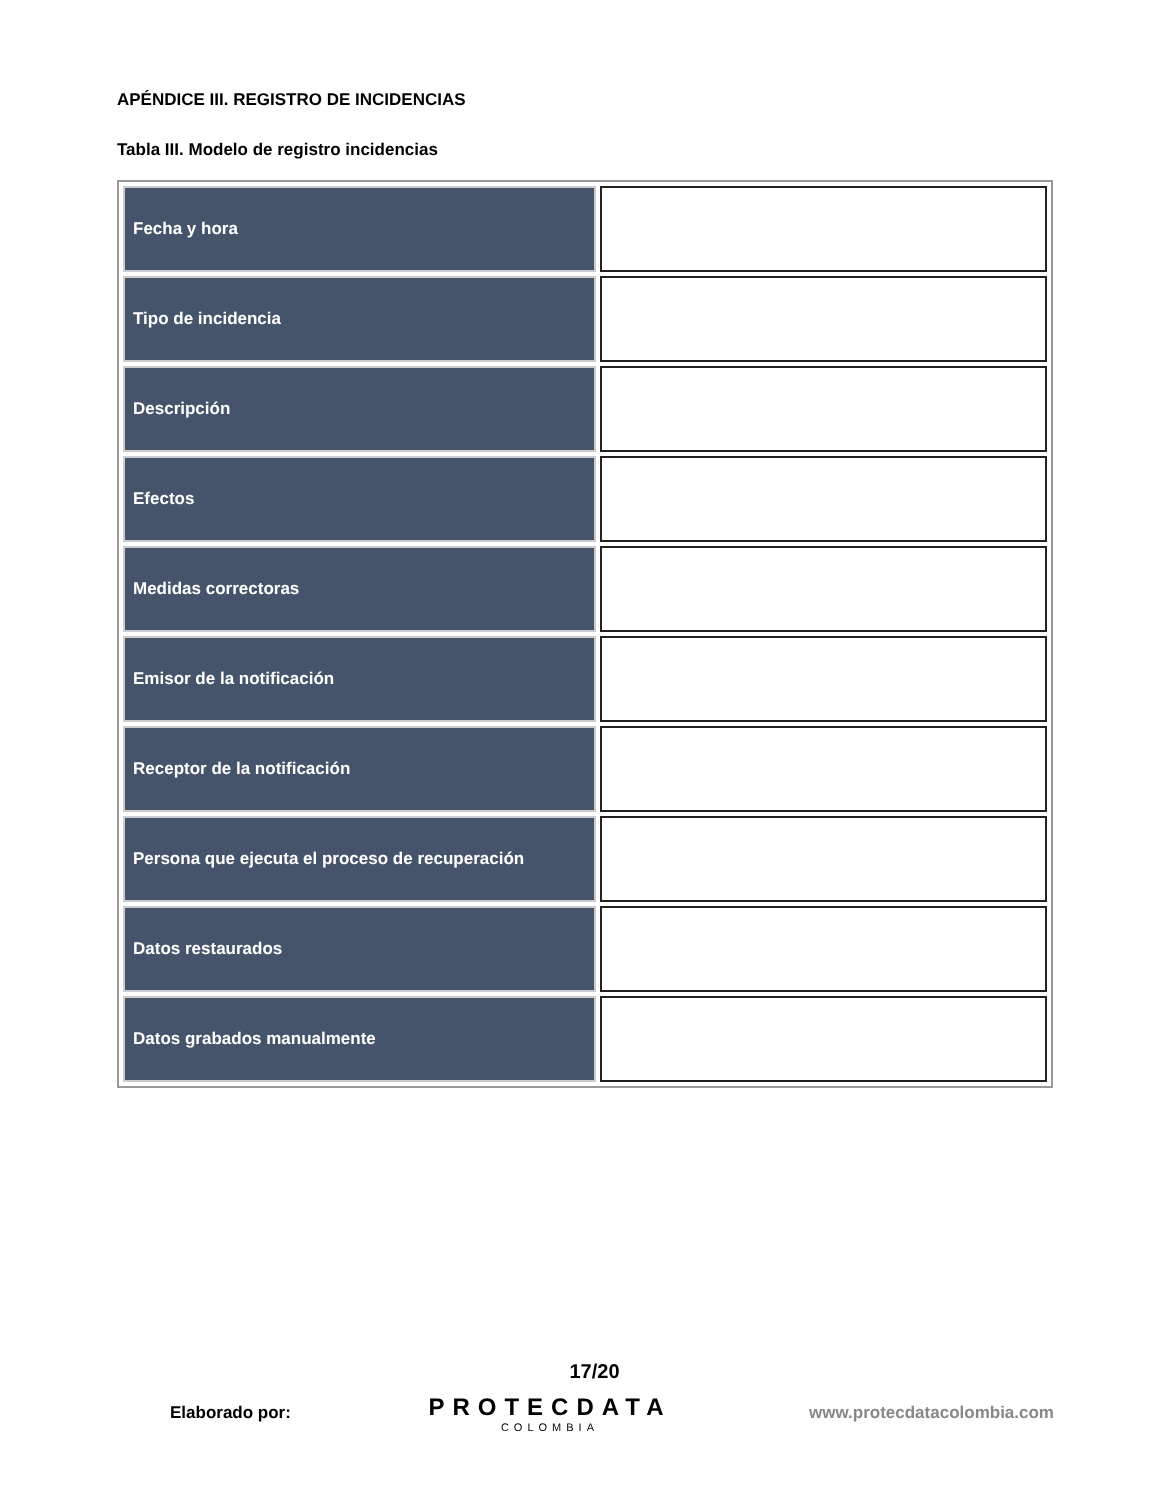APÉNDICE III. REGISTRO DE INCIDENCIAS
Tabla III. Modelo de registro incidencias
| Fecha y hora | |
| Tipo de incidencia | |
| Descripción | |
| Efectos | |
| Medidas correctoras | |
| Emisor de la notificación | |
| Receptor de la notificación | |
| Persona que ejecuta el proceso de recuperación | |
| Datos restaurados | |
| Datos grabados manualmente | |
17/20
Elaborado por:
PROTECDATA
COLOMBIA
www.protecdatacolombia.com